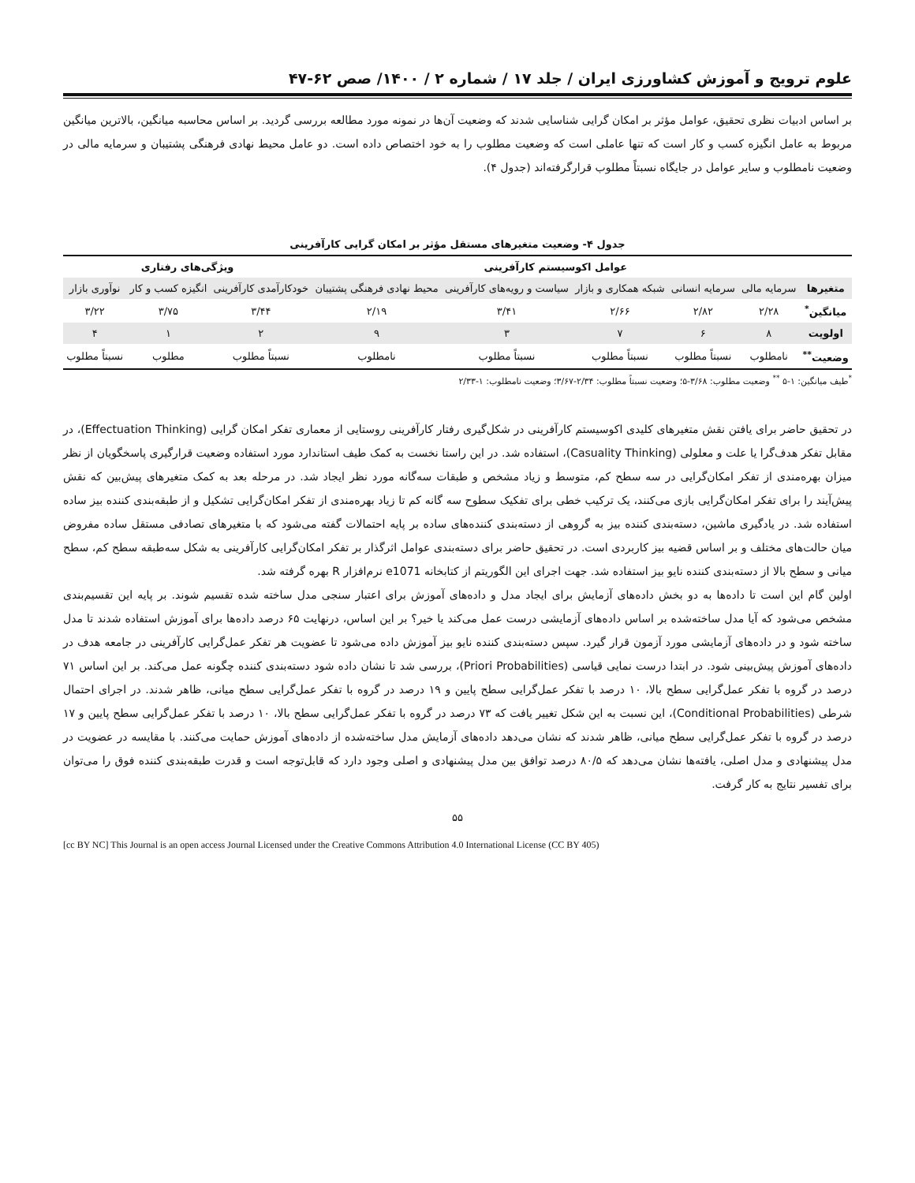علوم ترویج و آموزش کشاورزی ایران / جلد ۱۷ / شماره ۲ / ۱۴۰۰/ صص ۶۲-۴۷
بر اساس ادبیات نظری تحقیق، عوامل مؤثر بر امکان گرایی شناسایی شدند که وضعیت آن‌ها در نمونه مورد مطالعه بررسی گردید. بر اساس محاسبه میانگین، بالاترین میانگین مربوط به عامل انگیزه کسب و کار است که تنها عاملی است که وضعیت مطلوب را به خود اختصاص داده است. دو عامل محیط نهادی فرهنگی پشتیبان و سرمایه مالی در وضعیت نامطلوب و سایر عوامل در جایگاه نسبتاً مطلوب قرارگرفته‌اند (جدول ۴).
جدول ۴- وضعیت متغیرهای مستقل مؤثر بر امکان گرایی کارآفرینی
| | عوامل اکوسیستم کارآفرینی | | | | | ویژگی‌های رفتاری | | |
| --- | --- | --- | --- | --- | --- | --- | --- | --- |
| متغیرها | سرمایه مالی | سرمایه انسانی | شبکه همکاری و بازار | سیاست و رویه‌های کارآفرینی | محیط نهادی فرهنگی پشتیبان | خودکارآمدی کارآفرینی | انگیزه کسب و کار | نوآوری بازار |
| میانگین<sup>*</sup> | ۲/۲۸ | ۲/۸۲ | ۲/۶۶ | ۳/۴۱ | ۲/۱۹ | ۳/۴۴ | ۳/۷۵ | ۳/۲۲ |
| اولویت | ۸ | ۶ | ۷ | ۳ | ۹ | ۲ | ۱ | ۴ |
| وضعیت<sup>**</sup> | نامطلوب | نسبتاً مطلوب | نسبتاً مطلوب | نسبتاً مطلوب | نامطلوب | نسبتاً مطلوب | مطلوب | نسبتاً مطلوب |
<sup>*</sup> طیف میانگین: ۱-۵ <sup>**</sup> وضعیت مطلوب: ۳/۶۸-۵؛ وضعیت نسبتاً مطلوب: ۲/۳۴-۳/۶۷؛ وضعیت نامطلوب: ۱-۲/۳۳
در تحقیق حاضر برای یافتن نقش متغیرهای کلیدی اکوسیستم کارآفرینی در شکل‌گیری رفتار کارآفرینی روستایی از معماری تفکر امکان گرایی (Effectuation Thinking)، در مقابل تفکر هدف‌گرا یا علت و معلولی (Casuality Thinking)، استفاده شد. در این راستا نخست به کمک طیف استاندارد مورد استفاده وضعیت قرارگیری پاسخگویان از نظر میزان بهره‌مندی از تفکر امکان‌گرایی در سه سطح کم، متوسط و زیاد مشخص و طبقات سه‌گانه مورد نظر ایجاد شد. در مرحله بعد به کمک متغیرهای پیش‌بین که نقش پیش‌آیند را برای تفکر امکان‌گرایی بازی می‌کنند، یک ترکیب خطی برای تفکیک سطوح سه گانه کم تا زیاد بهره‌مندی از تفکر امکان‌گرایی تشکیل و از طبقه‌بندی کننده بیز ساده استفاده شد. در یادگیری ماشین، دسته‌بندی کننده بیز به گروهی از دسته‌بندی کننده‌های ساده بر پایه احتمالات گفته می‌شود که با متغیرهای تصادفی مستقل ساده مفروض میان حالت‌های مختلف و بر اساس قضیه بیز کاربردی است. در تحقیق حاضر برای دسته‌بندی عوامل اثرگذار بر تفکر امکان‌گرایی کارآفرینی به شکل سه‌طبقه سطح کم، سطح میانی و سطح بالا از دسته‌بندی کننده نایو بیز استفاده شد. جهت اجرای این الگوریتم از کتابخانه e1071 نرم‌افزار R بهره گرفته شد.
اولین گام این است تا داده‌ها به دو بخش داده‌های آزمایش برای ایجاد مدل و داده‌های آموزش برای اعتبار سنجی مدل ساخته شده تقسیم شوند. بر پایه این تقسیم‌بندی مشخص می‌شود که آیا مدل ساخته‌شده بر اساس داده‌های آزمایشی درست عمل می‌کند یا خیر؟ بر این اساس، درنهایت ۶۵ درصد داده‌ها برای آموزش استفاده شدند تا مدل ساخته شود و در داده‌های آزمایشی مورد آزمون قرار گیرد. سپس دسته‌بندی کننده نایو بیز آموزش داده می‌شود تا عضویت هر تفکر عمل‌گرایی کارآفرینی در جامعه هدف در داده‌های آموزش پیش‌بینی شود. در ابتدا درست نمایی قیاسی (Priori Probabilities)، بررسی شد تا نشان داده شود دسته‌بندی کننده چگونه عمل می‌کند. بر این اساس ۷۱ درصد در گروه با تفکر عمل‌گرایی سطح بالا، ۱۰ درصد با تفکر عمل‌گرایی سطح پایین و ۱۹ درصد در گروه با تفکر عمل‌گرایی سطح میانی، ظاهر شدند. در اجرای احتمال شرطی (Conditional Probabilities)، این نسبت به این شکل تغییر یافت که ۷۳ درصد در گروه با تفکر عمل‌گرایی سطح بالا، ۱۰ درصد با تفکر عمل‌گرایی سطح پایین و ۱۷ درصد در گروه با تفکر عمل‌گرایی سطح میانی، ظاهر شدند که نشان می‌دهد داده‌های آزمایش مدل ساخته‌شده از داده‌های آموزش حمایت می‌کنند. با مقایسه در عضویت در مدل پیشنهادی و مدل اصلی، یافته‌ها نشان می‌دهد که ۸۰/۵ درصد توافق بین مدل پیشنهادی و اصلی وجود دارد که قابل‌توجه است و قدرت طبقه‌بندی کننده فوق را می‌توان برای تفسیر نتایج به کار گرفت.
۵۵
[cc BY NC] This Journal is an open access Journal Licensed under the Creative Commons Attribution 4.0 International License (CC BY 405)